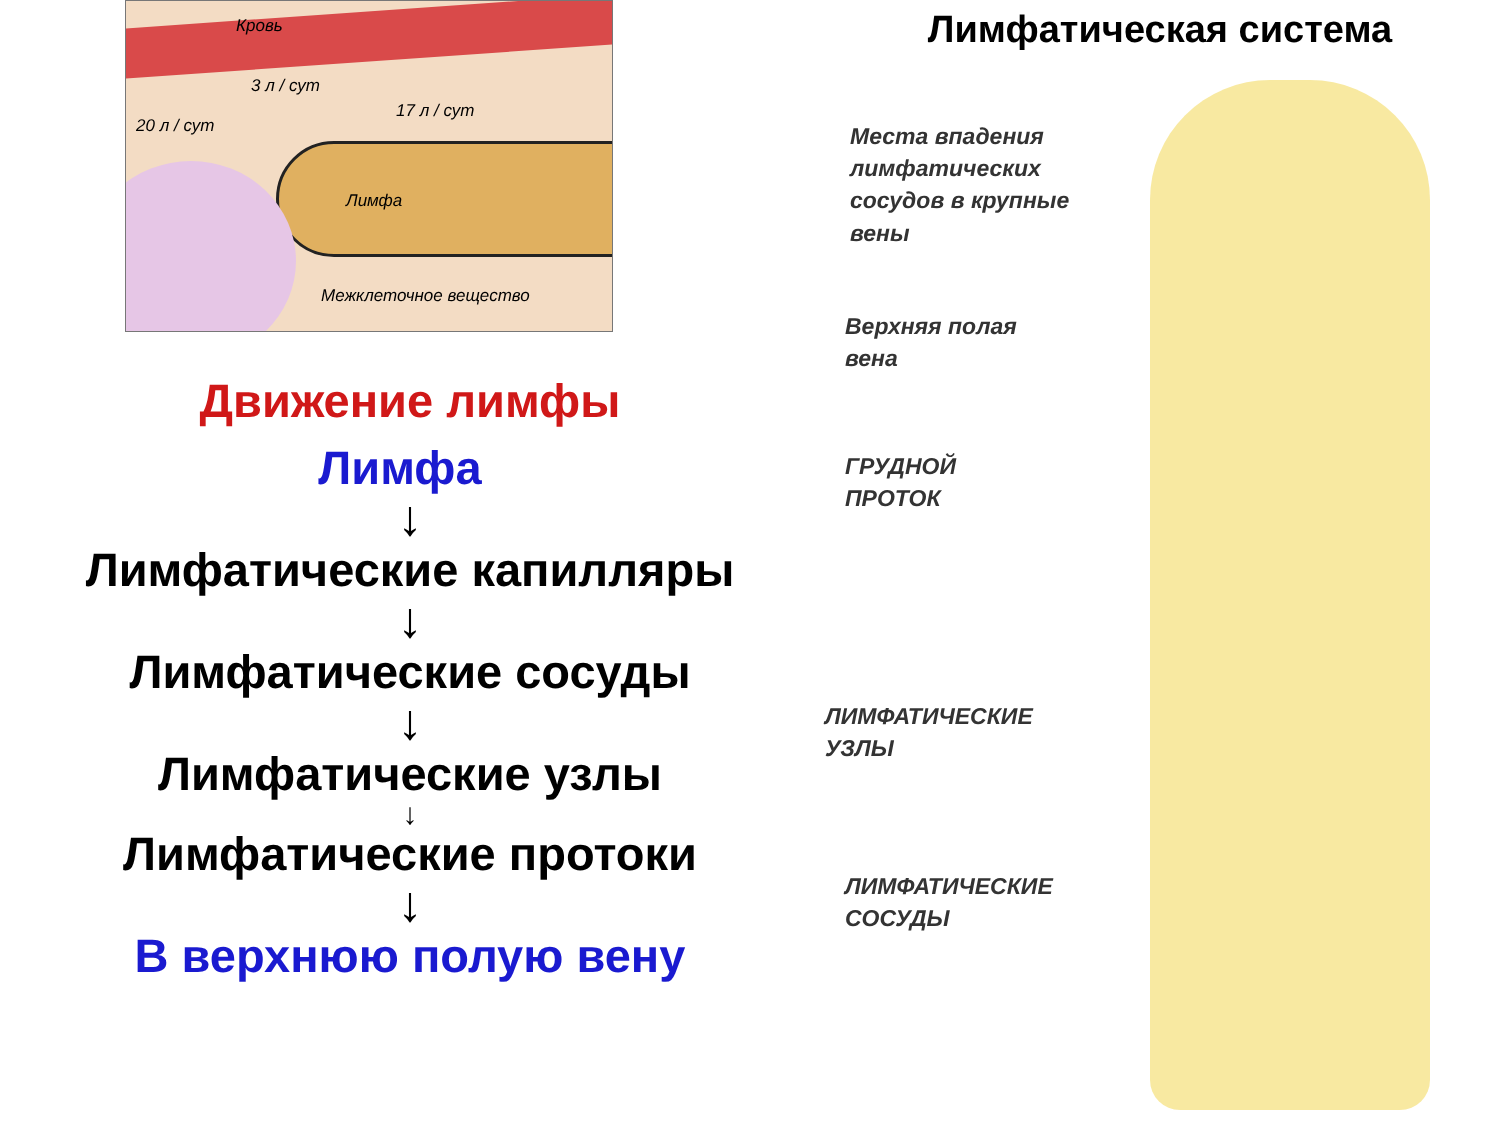Кровь
20 л / сут
3 л / сут
17 л / сут
Лимфа
Межклеточное вещество
Движение лимфы
Лимфа
↓
Лимфатические капилляры
↓
Лимфатические сосуды
↓
Лимфатические узлы
↓
Лимфатические протоки
↓
В верхнюю полую вену
Лимфатическая система
Места впадения
лимфатических
сосудов в крупные
вены
Верхняя полая
вена
ГРУДНОЙ
ПРОТОК
ЛИМФАТИЧЕСКИЕ
УЗЛЫ
ЛИМФАТИЧЕСКИЕ
СОСУДЫ